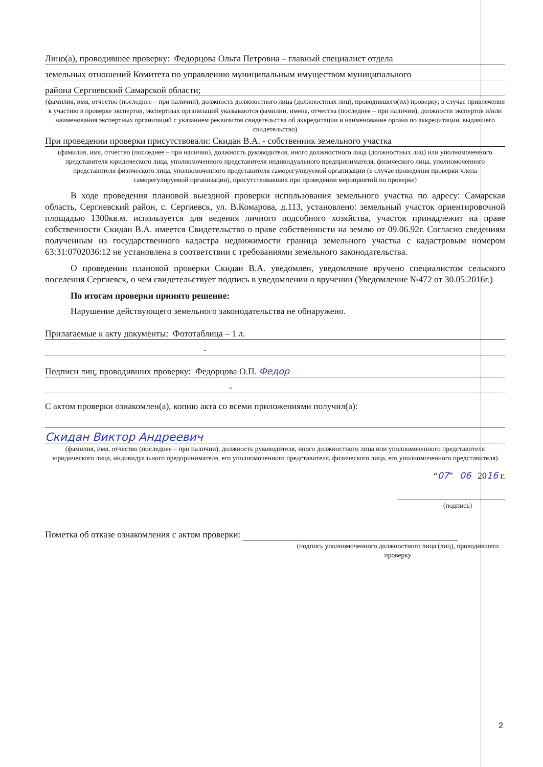Лицо(а), проводившее проверку: Федорцова Ольга Петровна – главный специалист отдела
земельных отношений Комитета по управлению муниципальным имуществом муниципального
района Сергиевский Самарской области;
(фамилия, имя, отчество (последнее – при наличии), должность должностного лица (должностных лиц), проводившего(их) проверку; в случае привлечения к участию в проверке экспертов, экспертных организаций указываются фамилии, имена, отчества (последнее – при наличии), должности экспертов и/или наименования экспертных организаций с указанием реквизитов свидетельства об аккредитации и наименование органа по аккредитации, выдавшего свидетельство)
При проведении проверки присутствовали: Скидан В.А. - собственник земельного участка
(фамилия, имя, отчество (последнее – при наличии), должность руководителя, иного должностного лица (должностных лиц) или уполномоченного представителя юридического лица, уполномоченного представителя индивидуального предпринимателя, физического лица, уполномоченного представителя физического лица, уполномоченного представителя саморегулируемой организации (в случае проведения проверки члена саморегулируемой организации), присутствовавших при проведении мероприятий по проверке)
В ходе проведения плановой выездной проверки использования земельного участка по адресу: Самарская область, Сергиевский район, с. Сергиевск, ул. В.Комарова, д.113, установлено: земельный участок ориентировочной площадью 1300кв.м. используется для ведения личного подсобного хозяйства, участок принадлежит на праве собственности Скидан В.А. имеется Свидетельство о праве собственности на землю от 09.06.92г. Согласно сведениям полученным из государственного кадастра недвижимости граница земельного участка с кадастровым номером 63:31:0702036:12 не установлена в соответствии с требованиями земельного законодательства.
О проведении плановой проверки Скидан В.А. уведомлен, уведомление вручено специалистом сельского поселения Сергиевск, о чем свидетельствует подпись в уведомлении о вручении (Уведомление №472 от 30.05.2016г.)
По итогам проверки принято решение:
Нарушение действующего земельного законодательства не обнаружено.
Прилагаемые к акту документы: Фототаблица – 1 л.
-
Подписи лиц, проводивших проверку: Федорцова О.П. Федор
-
С актом проверки ознакомлен(а), копию акта со всеми приложениями получил(а):
Скидан Виктор Андреевич
(фамилия, имя, отчество (последнее – при наличии), должность руководителя, иного должностного лица или уполномоченного представителя юридического лица, индивидуального предпринимателя, его уполномоченного представителя, физического лица, его уполномоченного представителя)
“07” 06 2016 г.
(подпись)
Пометка об отказе ознакомления с актом проверки:
(подпись уполномоченного должностного лица (лиц), проводившего проверку
2